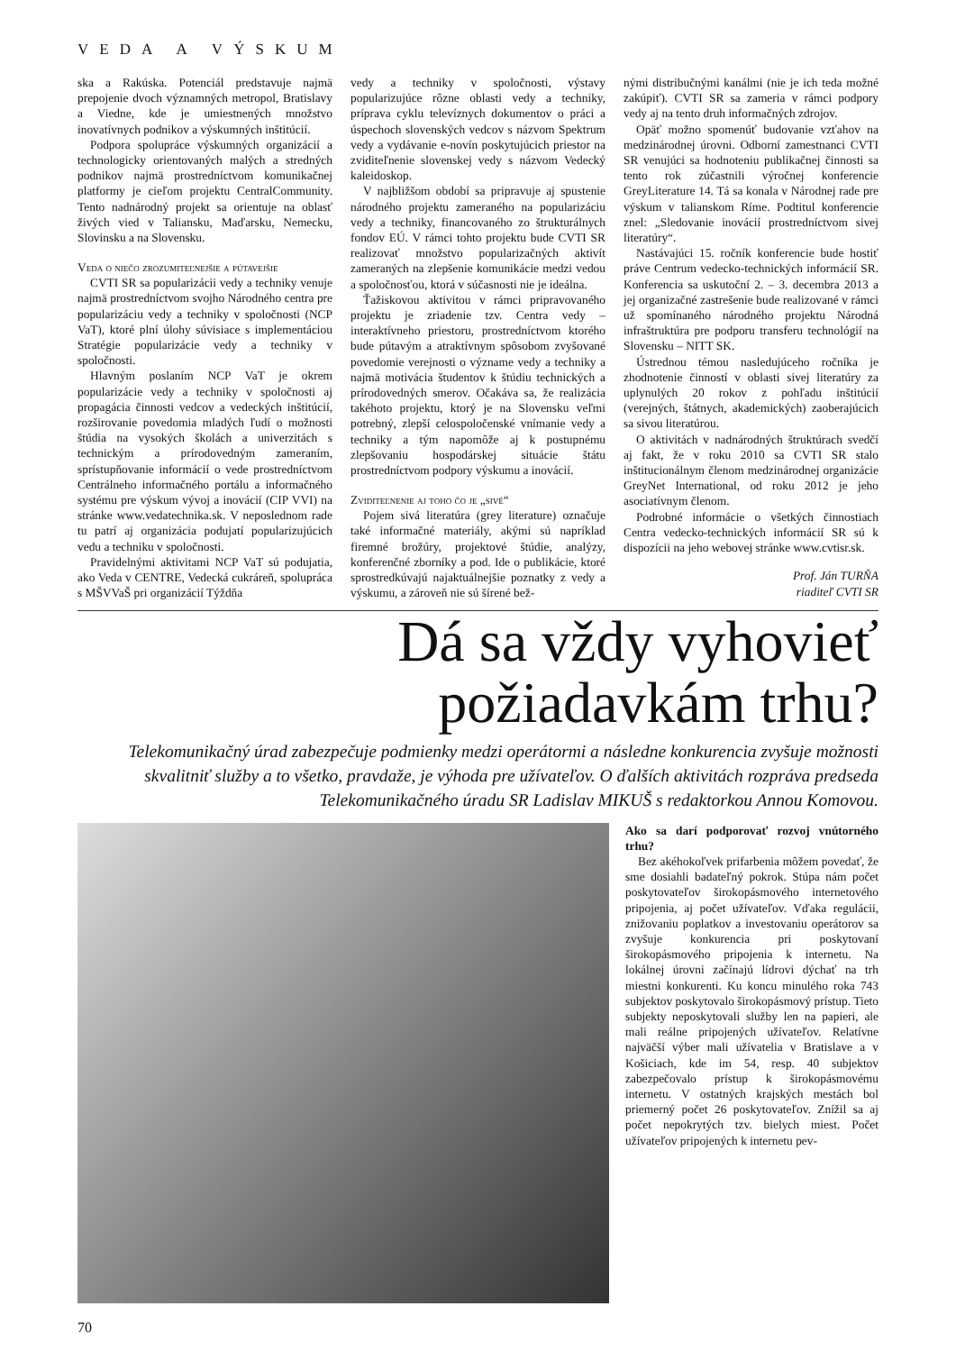VEDA A VÝSKUM
ska a Rakúska. Potenciál predstavuje najmä prepojenie dvoch významných metropol, Bratislavy a Viedne, kde je umiestnených množstvo inovatívnych podnikov a výskumných inštitúcií.
Podpora spolupráce výskumných organizácií a technologicky orientovaných malých a stredných podnikov najmä prostredníctvom komunikačnej platformy je cieľom projektu CentralCommunity. Tento nadnárodný projekt sa orientuje na oblasť živých vied v Taliansku, Maďarsku, Nemecku, Slovinsku a na Slovensku.
Veda o niečo zrozumiteľnejšie a pútavejšie
CVTI SR sa popularizácii vedy a techniky venuje najmä prostredníctvom svojho Národného centra pre popularizáciu vedy a techniky v spoločnosti (NCP VaT), ktoré plní úlohy súvisiace s implementáciou Stratégie popularizácie vedy a techniky v spoločnosti.
Hlavným poslaním NCP VaT je okrem popularizácie vedy a techniky v spoločnosti aj propagácia činnosti vedcov a vedeckých inštitúcií, rozširovanie povedomia mladých ľudí o možnosti štúdia na vysokých školách a univerzitách s technickým a prírodovedným zameraním, sprístupňovanie informácií o vede prostredníctvom Centrálneho informačného portálu a informačného systému pre výskum vývoj a inovácií (CIP VVI) na stránke www.vedatechnika.sk. V neposlednom rade tu patrí aj organizácia podujatí popularizujúcich vedu a techniku v spoločnosti.
Pravidelnými aktivitami NCP VaT sú podujatia, ako Veda v CENTRE, Vedecká cukráreň, spolupráca s MŠVVaŠ pri organizácií Týždňa
vedy a techniky v spoločnosti, výstavy popularizujúce rôzne oblasti vedy a techniky, príprava cyklu televíznych dokumentov o práci a úspechoch slovenských vedcov s názvom Spektrum vedy a vydávanie e-novín poskytujúcich priestor na zviditeľnenie slovenskej vedy s názvom Vedecký kaleidoskop.
V najbližšom období sa pripravuje aj spustenie národného projektu zameraného na popularizáciu vedy a techniky, financovaného zo štrukturálnych fondov EÚ. V rámci tohto projektu bude CVTI SR realizovať množstvo popularizačných aktivít zameraných na zlepšenie komunikácie medzi vedou a spoločnosťou, ktorá v súčasnosti nie je ideálna.
Ťažiskovou aktivitou v rámci pripravovaného projektu je zriadenie tzv. Centra vedy – interaktívneho priestoru, prostredníctvom ktorého bude pútavým a atraktívnym spôsobom zvyšované povedomie verejnosti o význame vedy a techniky a najmä motivácia študentov k štúdiu technických a prírodovedných smerov. Očakáva sa, že realizácia takéhoto projektu, ktorý je na Slovensku veľmi potrebný, zlepší celospoločenské vnímanie vedy a techniky a tým napomôže aj k postupnému zlepšovaniu hospodárskej situácie štátu prostredníctvom podpory výskumu a inovácií.
Zviditeľnenie aj toho čo je „sivé“
Pojem sivá literatúra (grey literature) označuje také informačné materiály, akými sú napríklad firemné brožúry, projektové štúdie, analýzy, konferenčné zborníky a pod. Ide o publikácie, ktoré sprostredkúvajú najaktuálnejšie poznatky z vedy a výskumu, a zároveň nie sú šírené bež-
nými distribučnými kanálmi (nie je ich teda možné zakúpiť). CVTI SR sa zameria v rámci podpory vedy aj na tento druh informačných zdrojov.
Opäť možno spomenúť budovanie vzťahov na medzinárodnej úrovni. Odborní zamestnanci CVTI SR venujúci sa hodnoteniu publikačnej činnosti sa tento rok zúčastnili výročnej konferencie GreyLiterature 14. Tá sa konala v Národnej rade pre výskum v talianskom Ríme. Podtitul konferencie znel: „Sledovanie inovácií prostredníctvom sivej literatúry“.
Nastávajúci 15. ročník konferencie bude hostiť práve Centrum vedecko-technických informácií SR. Konferencia sa uskutoční 2. – 3. decembra 2013 a jej organizačné zastrešenie bude realizované v rámci už spomínaného národného projektu Národná infraštruktúra pre podporu transferu technológií na Slovensku – NITT SK.
Ústrednou témou nasledujúceho ročníka je zhodnotenie činností v oblasti sivej literatúry za uplynulých 20 rokov z pohľadu inštitúcií (verejných, štátnych, akademických) zaoberajúcich sa sivou literatúrou.
O aktivitách v nadnárodných štruktúrach svedčí aj fakt, že v roku 2010 sa CVTI SR stalo inštitucionálnym členom medzinárodnej organizácie GreyNet International, od roku 2012 je jeho asociatívnym členom.
Podrobné informácie o všetkých činnostiach Centra vedecko-technických informácií SR sú k dispozícii na jeho webovej stránke www.cvtisr.sk.
Prof. Ján TURŇA
riaditeľ CVTI SR
Dá sa vždy vyhovieť
požiadavkám trhu?
Telekomunikačný úrad zabezpečuje podmienky medzi operátormi a následne konkurencia zvyšuje možnosti skvalitniť služby a to všetko, pravdaže, je výhoda pre užívateľov. O ďalších aktivitách rozpráva predseda Telekomunikačného úradu SR Ladislav MIKUŠ s redaktorkou Annou Komovou.
Ako sa darí podporovať rozvoj vnútorného trhu?
Bez akéhokoľvek prifarbenia môžem povedať, že sme dosiahli badateľný pokrok. Stúpa nám počet poskytovateľov širokopásmového internetového pripojenia, aj počet užívateľov. Vďaka regulácii, znižovaniu poplatkov a investovaniu operátorov sa zvyšuje konkurencia pri poskytovaní širokopásmového pripojenia k internetu. Na lokálnej úrovni začínajú lídrovi dýchať na trh miestni konkurenti. Ku koncu minulého roka 743 subjektov poskytovalo širokopásmový prístup. Tieto subjekty neposkytovali služby len na papieri, ale mali reálne pripojených užívateľov. Relatívne najväčší výber mali užívatelia v Bratislave a v Košiciach, kde im 54, resp. 40 subjektov zabezpečovalo prístup k širokopásmovému internetu. V ostatných krajských mestách bol priemerný počet 26 poskytovateľov. Znížil sa aj počet nepokrytých tzv. bielych miest. Počet užívateľov pripojených k internetu pev-
70